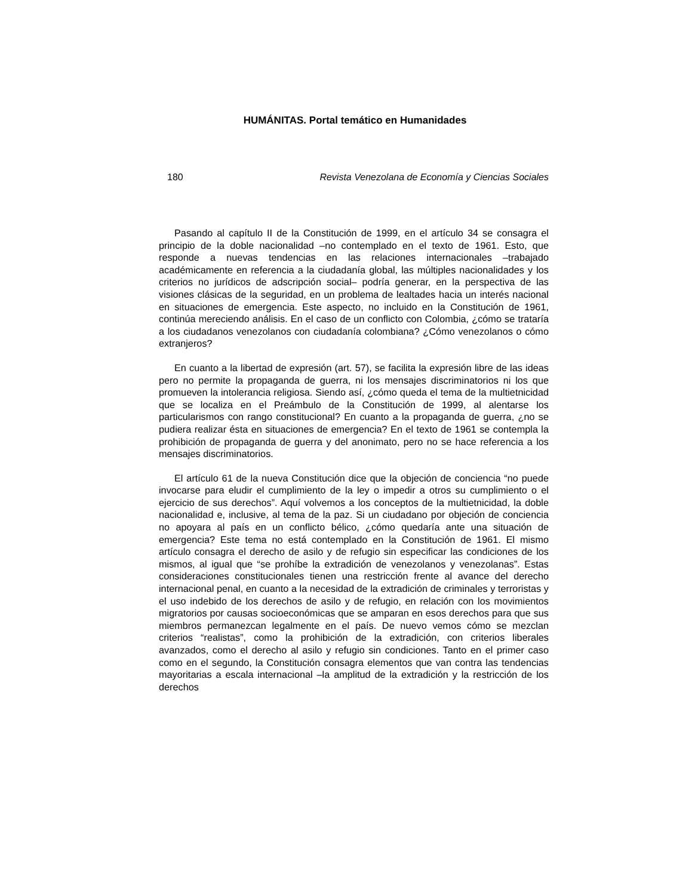HUMÁNITAS. Portal temático en Humanidades
180 Revista Venezolana de Economía y Ciencias Sociales
Pasando al capítulo II de la Constitución de 1999, en el artículo 34 se consagra el principio de la doble nacionalidad –no contemplado en el texto de 1961. Esto, que responde a nuevas tendencias en las relaciones internacionales –trabajado académicamente en referencia a la ciudadanía global, las múltiples nacionalidades y los criterios no jurídicos de adscripción social– podría generar, en la perspectiva de las visiones clásicas de la seguridad, en un problema de lealtades hacia un interés nacional en situaciones de emergencia. Este aspecto, no incluido en la Constitución de 1961, continúa mereciendo análisis. En el caso de un conflicto con Colombia, ¿cómo se trataría a los ciudadanos venezolanos con ciudadanía colombiana? ¿Cómo venezolanos o cómo extranjeros?
En cuanto a la libertad de expresión (art. 57), se facilita la expresión libre de las ideas pero no permite la propaganda de guerra, ni los mensajes discriminatorios ni los que promueven la intolerancia religiosa. Siendo así, ¿cómo queda el tema de la multietnicidad que se localiza en el Preámbulo de la Constitución de 1999, al alentarse los particularismos con rango constitucional? En cuanto a la propaganda de guerra, ¿no se pudiera realizar ésta en situaciones de emergencia? En el texto de 1961 se contempla la prohibición de propaganda de guerra y del anonimato, pero no se hace referencia a los mensajes discriminatorios.
El artículo 61 de la nueva Constitución dice que la objeción de conciencia “no puede invocarse para eludir el cumplimiento de la ley o impedir a otros su cumplimiento o el ejercicio de sus derechos”. Aquí volvemos a los conceptos de la multietnicidad, la doble nacionalidad e, inclusive, al tema de la paz. Si un ciudadano por objeción de conciencia no apoyara al país en un conflicto bélico, ¿cómo quedaría ante una situación de emergencia? Este tema no está contemplado en la Constitución de 1961. El mismo artículo consagra el derecho de asilo y de refugio sin especificar las condiciones de los mismos, al igual que “se prohíbe la extradición de venezolanos y venezolanas”. Estas consideraciones constitucionales tienen una restricción frente al avance del derecho internacional penal, en cuanto a la necesidad de la extradición de criminales y terroristas y el uso indebido de los derechos de asilo y de refugio, en relación con los movimientos migratorios por causas socioeconómicas que se amparan en esos derechos para que sus miembros permanezcan legalmente en el país. De nuevo vemos cómo se mezclan criterios “realistas”, como la prohibición de la extradición, con criterios liberales avanzados, como el derecho al asilo y refugio sin condiciones. Tanto en el primer caso como en el segundo, la Constitución consagra elementos que van contra las tendencias mayoritarias a escala internacional –la amplitud de la extradición y la restricción de los derechos